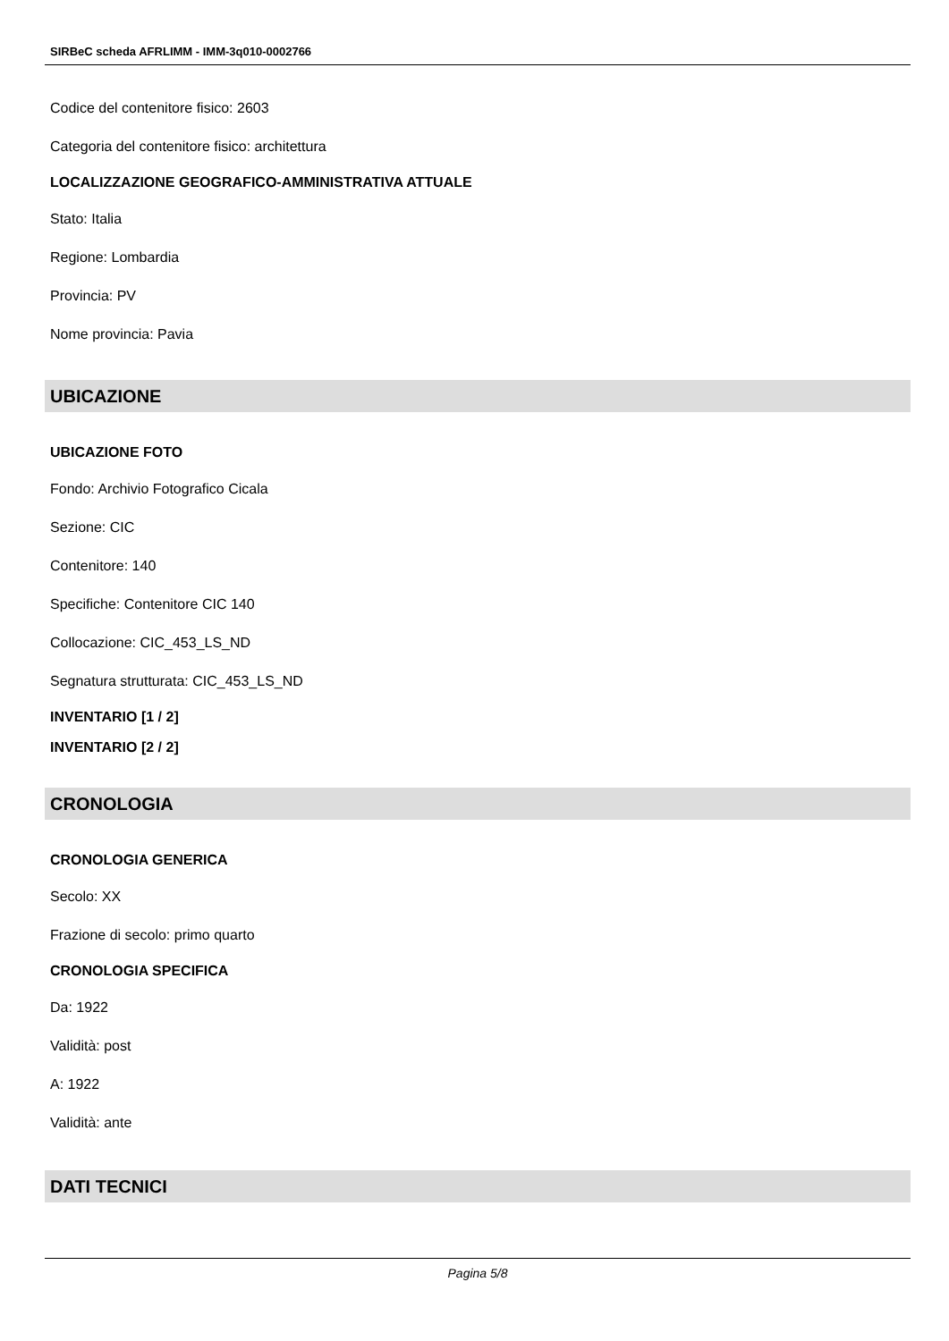SIRBeC scheda AFRLIMM - IMM-3q010-0002766
Codice del contenitore fisico: 2603
Categoria del contenitore fisico: architettura
LOCALIZZAZIONE GEOGRAFICO-AMMINISTRATIVA ATTUALE
Stato: Italia
Regione: Lombardia
Provincia: PV
Nome provincia: Pavia
UBICAZIONE
UBICAZIONE FOTO
Fondo: Archivio Fotografico Cicala
Sezione: CIC
Contenitore: 140
Specifiche: Contenitore CIC 140
Collocazione: CIC_453_LS_ND
Segnatura strutturata: CIC_453_LS_ND
INVENTARIO [1 / 2]
INVENTARIO [2 / 2]
CRONOLOGIA
CRONOLOGIA GENERICA
Secolo: XX
Frazione di secolo: primo quarto
CRONOLOGIA SPECIFICA
Da: 1922
Validità: post
A: 1922
Validità: ante
DATI TECNICI
Pagina 5/8